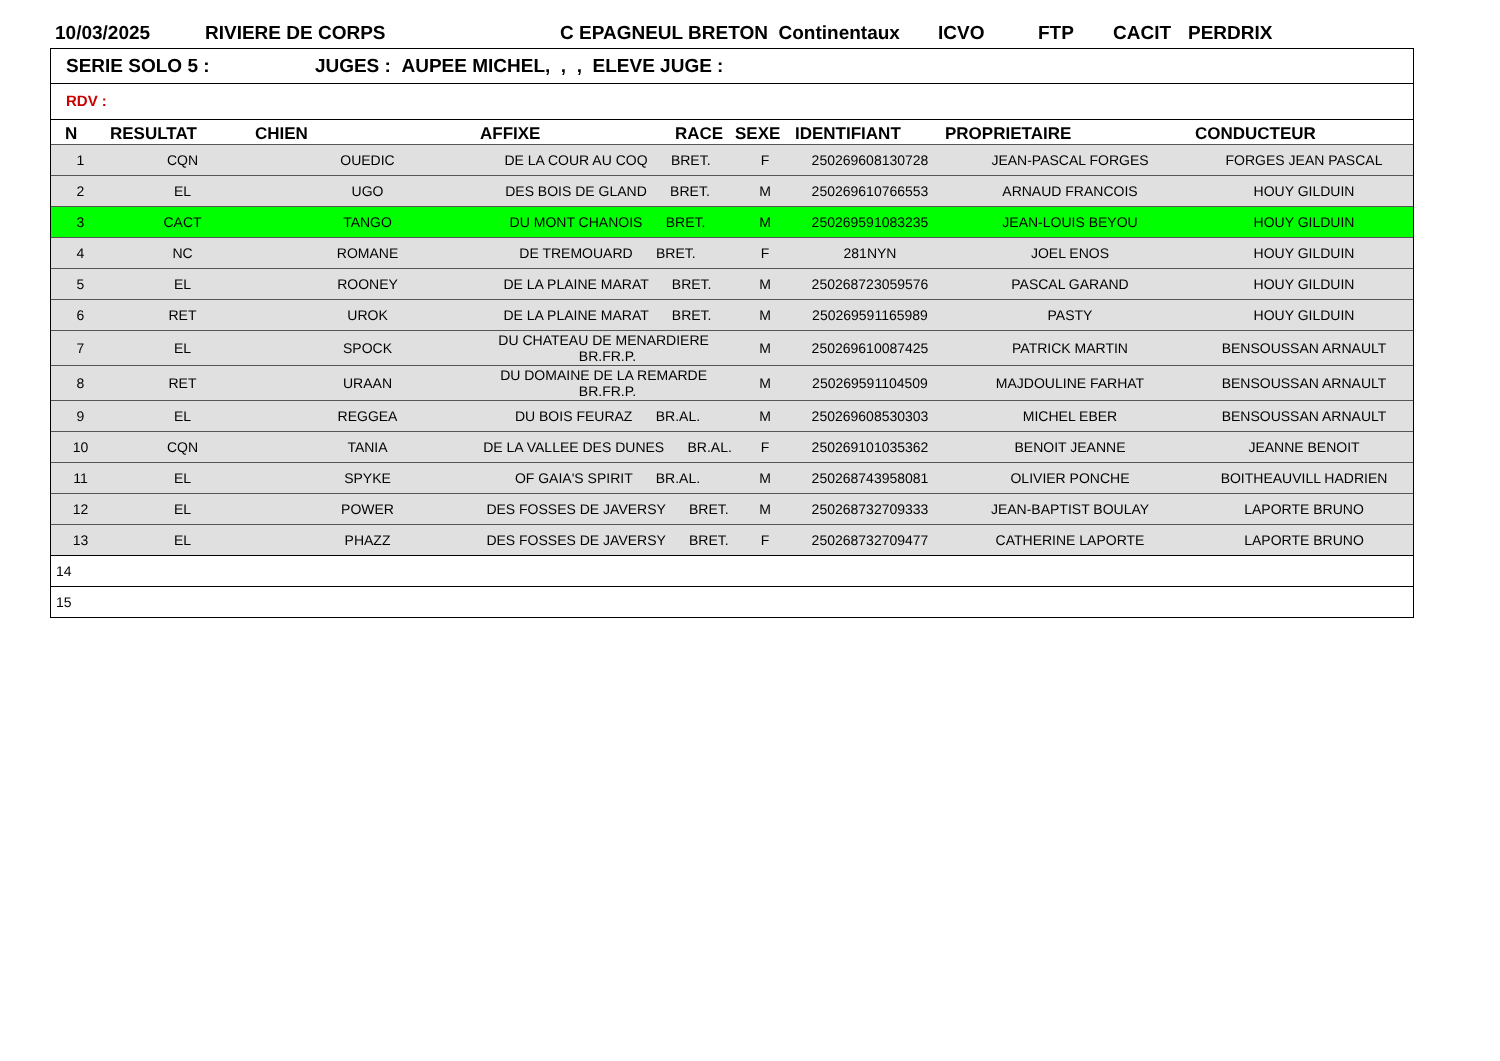10/03/2025 RIVIERE DE CORPS C EPAGNEUL BRETON Continentaux ICVO FTP CACIT PERDRIX
SERIE SOLO 5 : JUGES : AUPEE MICHEL, , , ELEVE JUGE :
RDV :
| N | RESULTAT | CHIEN | AFFIXE | RACE | SEXE | IDENTIFIANT | PROPRIETAIRE | CONDUCTEUR |
| --- | --- | --- | --- | --- | --- | --- | --- | --- |
| 1 | CQN | OUEDIC | DE LA COUR AU COQ BRET. | | F | 250269608130728 | JEAN-PASCAL FORGES | FORGES JEAN PASCAL |
| 2 | EL | UGO | DES BOIS DE GLAND BRET. | | M | 250269610766553 | ARNAUD FRANCOIS | HOUY GILDUIN |
| 3 | CACT | TANGO | DU MONT CHANOIS BRET. | | M | 250269591083235 | JEAN-LOUIS BEYOU | HOUY GILDUIN |
| 4 | NC | ROMANE | DE TREMOUARD BRET. | | F | 281NYN | JOEL ENOS | HOUY GILDUIN |
| 5 | EL | ROONEY | DE LA PLAINE MARAT BRET. | | M | 250268723059576 | PASCAL GARAND | HOUY GILDUIN |
| 6 | RET | UROK | DE LA PLAINE MARAT BRET. | | M | 250269591165989 | PASTY | HOUY GILDUIN |
| 7 | EL | SPOCK | DU CHATEAU DE MENARDIERE BR.FR.P. | | M | 250269610087425 | PATRICK MARTIN | BENSOUSSAN ARNAULT |
| 8 | RET | URAAN | DU DOMAINE DE LA REMARDE BR.FR.P. | | M | 250269591104509 | MAJDOULINE FARHAT | BENSOUSSAN ARNAULT |
| 9 | EL | REGGEA | DU BOIS FEURAZ BR.AL. | | M | 250269608530303 | MICHEL EBER | BENSOUSSAN ARNAULT |
| 10 | CQN | TANIA | DE LA VALLEE DES DUNES BR.AL. | | F | 250269101035362 | BENOIT JEANNE | JEANNE BENOIT |
| 11 | EL | SPYKE | OF GAIA'S SPIRIT BR.AL. | | M | 250268743958081 | OLIVIER PONCHE | BOITHEAUVILL HADRIEN |
| 12 | EL | POWER | DES FOSSES DE JAVERSY BRET. | | M | 250268732709333 | JEAN-BAPTIST BOULAY | LAPORTE BRUNO |
| 13 | EL | PHAZZ | DES FOSSES DE JAVERSY BRET. | | F | 250268732709477 | CATHERINE LAPORTE | LAPORTE BRUNO |
| 14 | | | | | | | | |
| 15 | | | | | | | | |